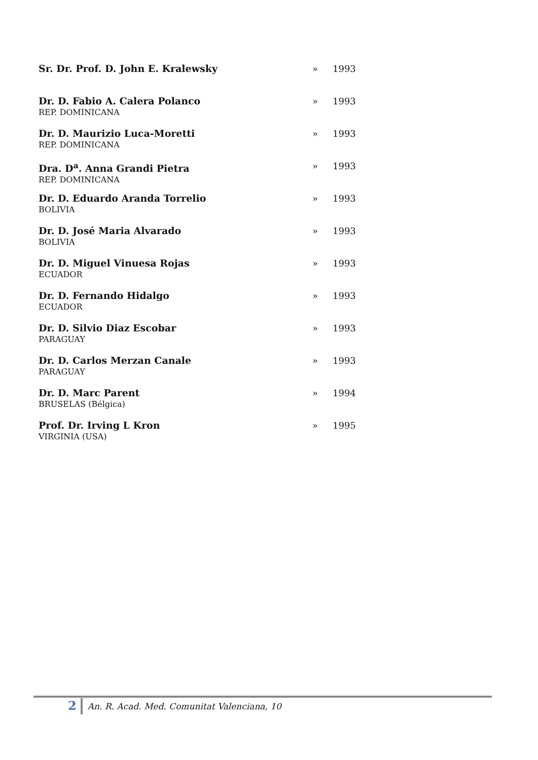| Sr. Dr. Prof. D. John E. Kralewsky | » | 1993 |
| Dr. D. Fabio A. Calera Polanco REP. DOMINICANA | » | 1993 |
| Dr. D. Maurizio Luca-Moretti REP. DOMINICANA | » | 1993 |
| Dra. D<sup>a</sup>. Anna Grandi Pietra REP. DOMINICANA | » | 1993 |
| Dr. D. Eduardo Aranda Torrelio BOLIVIA | » | 1993 |
| Dr. D. José Maria Alvarado BOLIVIA | » | 1993 |
| Dr. D. Miguel Vinuesa Rojas ECUADOR | » | 1993 |
| Dr. D. Fernando Hidalgo ECUADOR | » | 1993 |
| Dr. D. Silvio Diaz Escobar PARAGUAY | » | 1993 |
| Dr. D. Carlos Merzan Canale PARAGUAY | » | 1993 |
| Dr. D. Marc Parent BRUSELAS (Bélgica) | » | 1994 |
| Prof. Dr. Irving L Kron VIRGINIA (USA) | » | 1995 |
2 An. R. Acad. Med. Comunitat Valenciana, 10